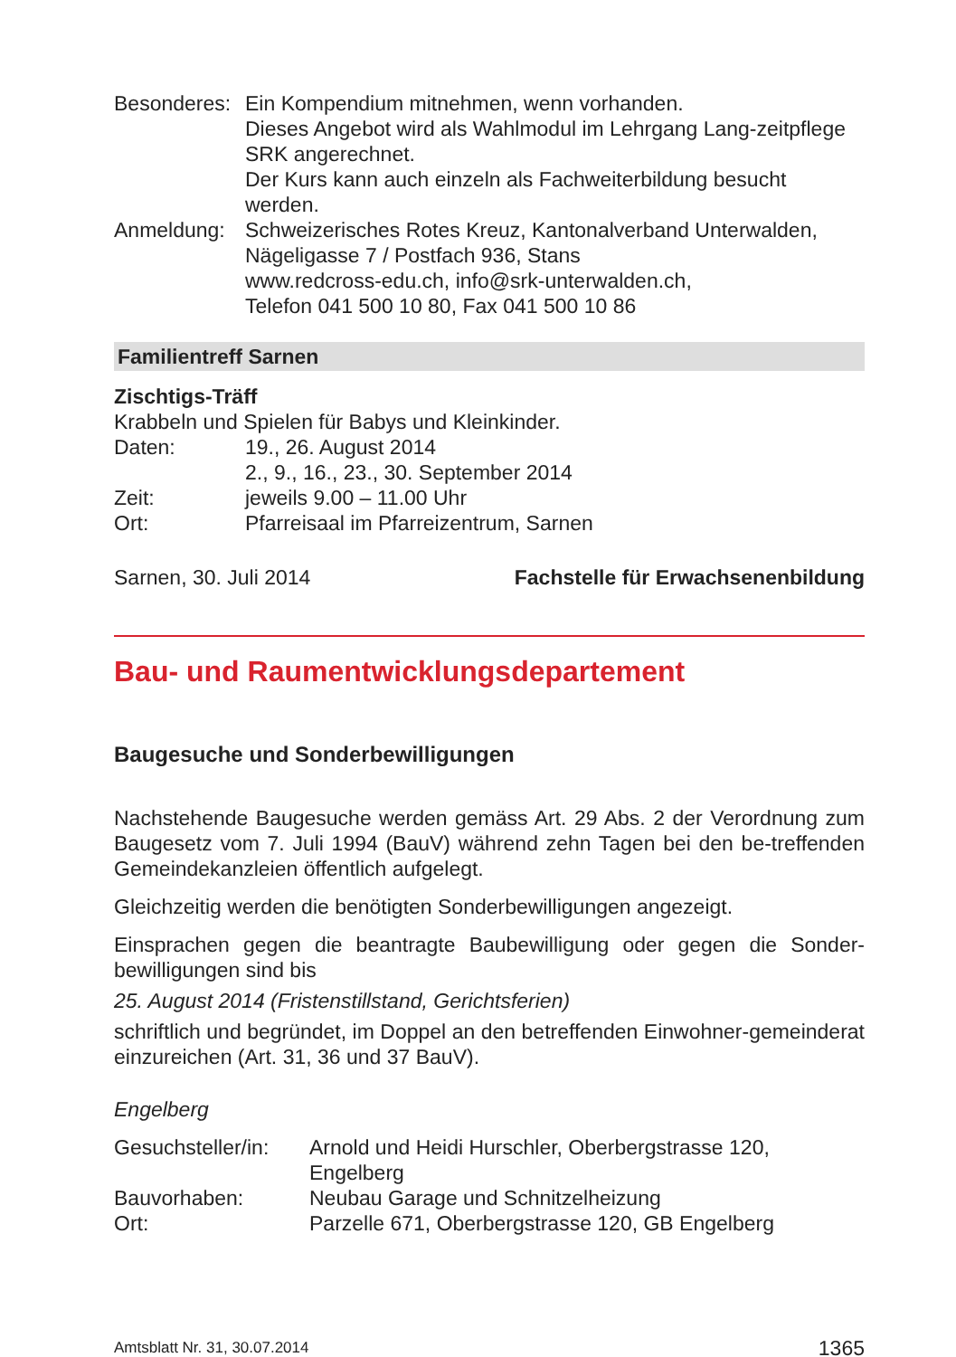Besonderes:
Ein Kompendium mitnehmen, wenn vorhanden.
Dieses Angebot wird als Wahlmodul im Lehrgang Lang-zeitpflege SRK angerechnet.
Der Kurs kann auch einzeln als Fachweiterbildung besucht werden.
Anmeldung: Schweizerisches Rotes Kreuz, Kantonalverband Unterwalden, Nägeligasse 7 / Postfach 936, Stans
www.redcross-edu.ch, info@srk-unterwalden.ch,
Telefon 041 500 10 80, Fax 041 500 10 86
Familientreff Sarnen
Zischtigs-Träff
Krabbeln und Spielen für Babys und Kleinkinder.
Daten: 19., 26. August 2014
2., 9., 16., 23., 30. September 2014
Zeit: jeweils 9.00 – 11.00 Uhr
Ort: Pfarreisaal im Pfarreizentrum, Sarnen
Sarnen, 30. Juli 2014 Fachstelle für Erwachsenenbildung
Bau- und Raumentwicklungsdepartement
Baugesuche und Sonderbewilligungen
Nachstehende Baugesuche werden gemäss Art. 29 Abs. 2 der Verordnung zum Baugesetz vom 7. Juli 1994 (BauV) während zehn Tagen bei den be-treffenden Gemeindekanzleien öffentlich aufgelegt.
Gleichzeitig werden die benötigten Sonderbewilligungen angezeigt.
Einsprachen gegen die beantragte Baubewilligung oder gegen die Sonder-bewilligungen sind bis
25. August 2014 (Fristenstillstand, Gerichtsferien)
schriftlich und begründet, im Doppel an den betreffenden Einwohner-gemeinderat einzureichen (Art. 31, 36 und 37 BauV).
Engelberg
Gesuchsteller/in:
Arnold und Heidi Hurschler, Oberbergstrasse 120, Engelberg
Bauvorhaben: Neubau Garage und Schnitzelheizung
Ort: Parzelle 671, Oberbergstrasse 120, GB Engelberg
Amtsblatt Nr. 31, 30.07.2014 1365